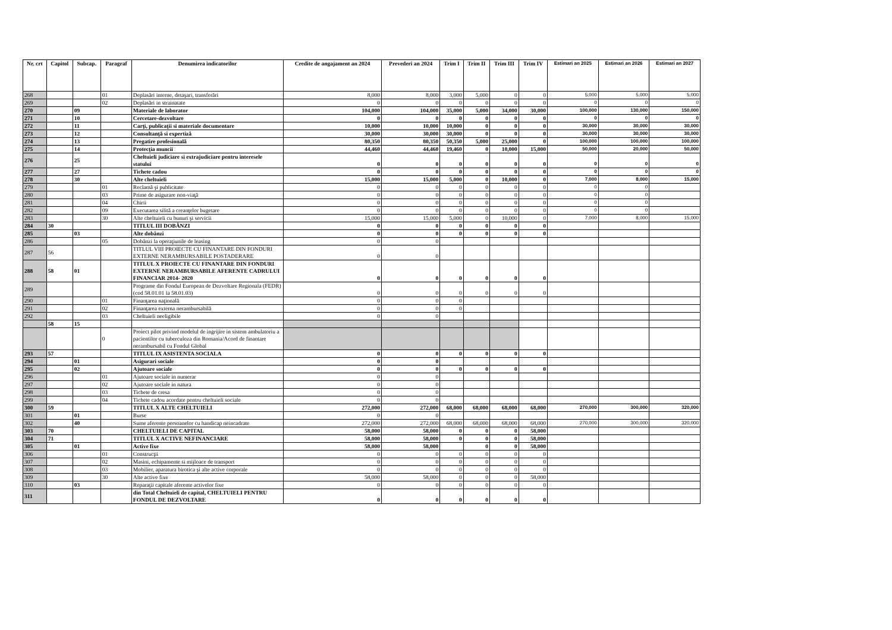| Nr. crt | Capitol | Subcap. | Paragraf | Denumirea indicatorilor | Credite de angajament an 2024 | Prevederi an 2024 | Trim I | Trim II | Trim III | Trim IV | Estimari an 2025 | Estimari an 2026 | Estimari an 2027 |
| --- | --- | --- | --- | --- | --- | --- | --- | --- | --- | --- | --- | --- | --- |
| 268 | | | 01 | Deplasări interne, detaşari, transferări | 8,000 | 8,000 | 3,000 | 5,000 | 0 | 0 | 5,000 | 5,000 | 5,000 |
| 269 | | | 02 | Deplasări in strainatate | 0 | 0 | 0 | 0 | 0 | 0 | 0 | 0 | 0 |
| 270 | | 09 | | Materiale de laborator | 104,000 | 104,000 | 35,000 | 5,000 | 34,000 | 30,000 | 100,000 | 130,000 | 150,000 |
| 271 | | 10 | | Cercetare-dezvoltare | 0 | 0 | 0 | 0 | 0 | 0 | 0 | 0 | 0 |
| 272 | | 11 | | Carţi, publicaţii si materiale documentare | 10,000 | 10,000 | 10,000 | 0 | 0 | 0 | 30,000 | 30,000 | 30,000 |
| 273 | | 12 | | Consultanţă si expertiză | 30,000 | 30,000 | 30,000 | 0 | 0 | 0 | 30,000 | 30,000 | 30,000 |
| 274 | | 13 | | Pregatire profesională | 80,350 | 80,350 | 50,350 | 5,000 | 25,000 | 0 | 100,000 | 100,000 | 100,000 |
| 275 | | 14 | | Protecţia muncii | 44,460 | 44,460 | 19,460 | 0 | 10,000 | 15,000 | 50,000 | 20,000 | 50,000 |
| 276 | | 25 | | Cheltuieli judiciare si extrajudiciare pentru interesele statului | 0 | 0 | 0 | 0 | 0 | 0 | 0 | 0 | 0 |
| 277 | | 27 | | Tichete cadou | 0 | 0 | 0 | 0 | 0 | 0 | 0 | 0 | 0 |
| 278 | | 30 | | Alte cheltuieli | 15,000 | 15,000 | 5,000 | 0 | 10,000 | 0 | 7,000 | 8,000 | 15,000 |
| 279 | | | 01 | Reclamă şi publicitate | 0 | 0 | 0 | 0 | 0 | 0 | 0 | 0 | |
| 280 | | | 03 | Prime de asigurare non-viaţă | 0 | 0 | 0 | 0 | 0 | 0 | 0 | 0 | |
| 281 | | | 04 | Chirii | 0 | 0 | 0 | 0 | 0 | 0 | 0 | 0 | |
| 282 | | | 09 | Executarea silită a creanţelor bugetare | 0 | 0 | 0 | 0 | 0 | 0 | 0 | 0 | |
| 283 | | | 30 | Alte cheltuieli cu bunuri şi servicii | 15,000 | 15,000 | 5,000 | 0 | 10,000 | 0 | 7,000 | 8,000 | 15,000 |
| 284 | 30 | | | TITLUL III DOBÂNZI | 0 | 0 | 0 | 0 | 0 | 0 | | | |
| 285 | | 03 | | Alte dobânzi | 0 | 0 | 0 | 0 | 0 | 0 | | | |
| 286 | | | 05 | Dobânzi la operaţiunile de leasing | 0 | 0 | | | | | | | |
| 287 | 56 | | | TITLUL VIII PROIECTE CU FINANTARE DIN FONDURI EXTERNE NERAMBURSABILE POSTADERARE | 0 | 0 | | | | | | | |
| 288 | 58 | 01 | | TITLUL X PROIECTE CU FINANTARE DIN FONDURI EXTERNE NERAMBURSABILE AFERENTE CADRULUI FINANCIAR 2014- 2020 | 0 | 0 | 0 | 0 | 0 | 0 | | | |
| 289 | | | | Programe din Fondul European de Dezvoltare Regionala (FEDR) (cod 58.01.01 la 58.01.03) | 0 | 0 | 0 | 0 | 0 | 0 | | | |
| 290 | | | 01 | Finanţarea naţională | 0 | 0 | 0 | | | | | | |
| 291 | | | 02 | Finanţarea externa nerambursabilă | 0 | 0 | 0 | | | | | | |
| 292 | | | 03 | Cheltuieli neeligibile | 0 | 0 | | | | | | | |
| | 58 | 15 | | | | | | | | | | | |
| | | | 0 | Proiect pilot privind modelul de ingrijire in sistem ambulatoriu a pacientilor cu tuberculoza din Romania/Acord de finantare nerambursabil cu Fondul Global | | | | | | | | | |
| 293 | 57 | | | TITLUL IX ASISTENTA SOCIALA | 0 | 0 | 0 | 0 | 0 | 0 | | | |
| 294 | | 01 | | Asigurari sociale | 0 | 0 | | | | | | | |
| 295 | | 02 | | Ajutoare sociale | 0 | 0 | 0 | 0 | 0 | 0 | | | |
| 296 | | | 01 | Ajutoare sociale in numerar | 0 | 0 | | | | | | | |
| 297 | | | 02 | Ajutoare sociale in natura | 0 | 0 | | | | | | | |
| 298 | | | 03 | Tichete de cresa | 0 | 0 | | | | | | | |
| 299 | | | 04 | Tichete cadou acordate pentru cheltuieli sociale | 0 | 0 | | | | | | | |
| 300 | 59 | | | TITLUL X ALTE CHELTUIELI | 272,000 | 272,000 | 68,000 | 68,000 | 68,000 | 68,000 | 270,000 | 300,000 | 320,000 |
| 301 | | 01 | | Burse | 0 | 0 | | | | | | | |
| 302 | | 40 | | Sume aferente persoanelor cu handicap neincadrate | 272,000 | 272,000 | 68,000 | 68,000 | 68,000 | 68,000 | 270,000 | 300,000 | 320,000 |
| 303 | 70 | | | CHELTUIELI DE CAPITAL | 58,000 | 58,000 | 0 | 0 | 0 | 58,000 | | | |
| 304 | 71 | | | TITLUL X ACTIVE NEFINANCIARE | 58,000 | 58,000 | 0 | 0 | 0 | 58,000 | | | |
| 305 | | 01 | | Active fixe | 58,000 | 58,000 | | 0 | 0 | 58,000 | | | |
| 306 | | | 01 | Construcţii | 0 | 0 | 0 | 0 | 0 | 0 | | | |
| 307 | | | 02 | Masini, echipamente si mijloace de transport | 0 | 0 | 0 | 0 | 0 | 0 | | | |
| 308 | | | 03 | Mobilier, aparatura birotica şi alte active corporale | 0 | 0 | 0 | 0 | 0 | 0 | | | |
| 309 | | | 30 | Alte active fixe | 58,000 | 58,000 | 0 | 0 | 0 | 58,000 | | | |
| 310 | | 03 | | Reparaţii capitale aferente activelor fixe | 0 | 0 | 0 | 0 | 0 | 0 | | | |
| 311 | | | | din Total Cheltuieli de capital, CHELTUIELI PENTRU FONDUL DE DEZVOLTARE | 0 | 0 | 0 | 0 | 0 | 0 | | | |